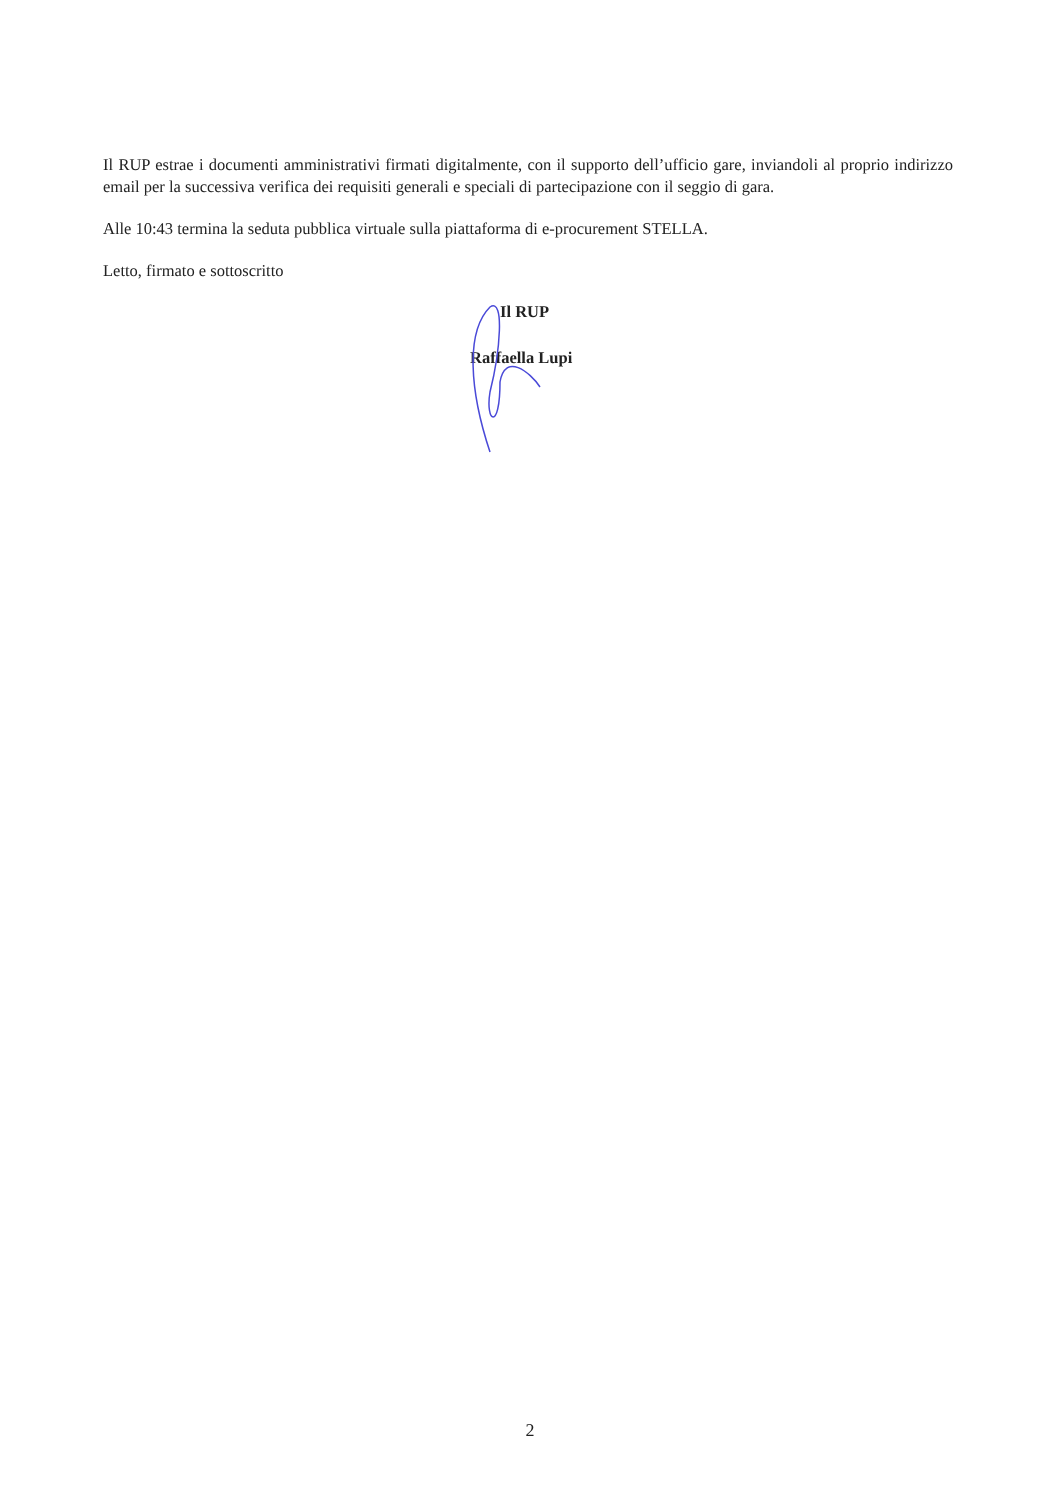Il RUP estrae i documenti amministrativi firmati digitalmente, con il supporto dell’ufficio gare, inviandoli al proprio indirizzo email per la successiva verifica dei requisiti generali e speciali di partecipazione con il seggio di gara.
Alle 10:43 termina la seduta pubblica virtuale sulla piattaforma di e-procurement STELLA.
Letto, firmato e sottoscritto
Il RUP
Raffaella Lupi
2